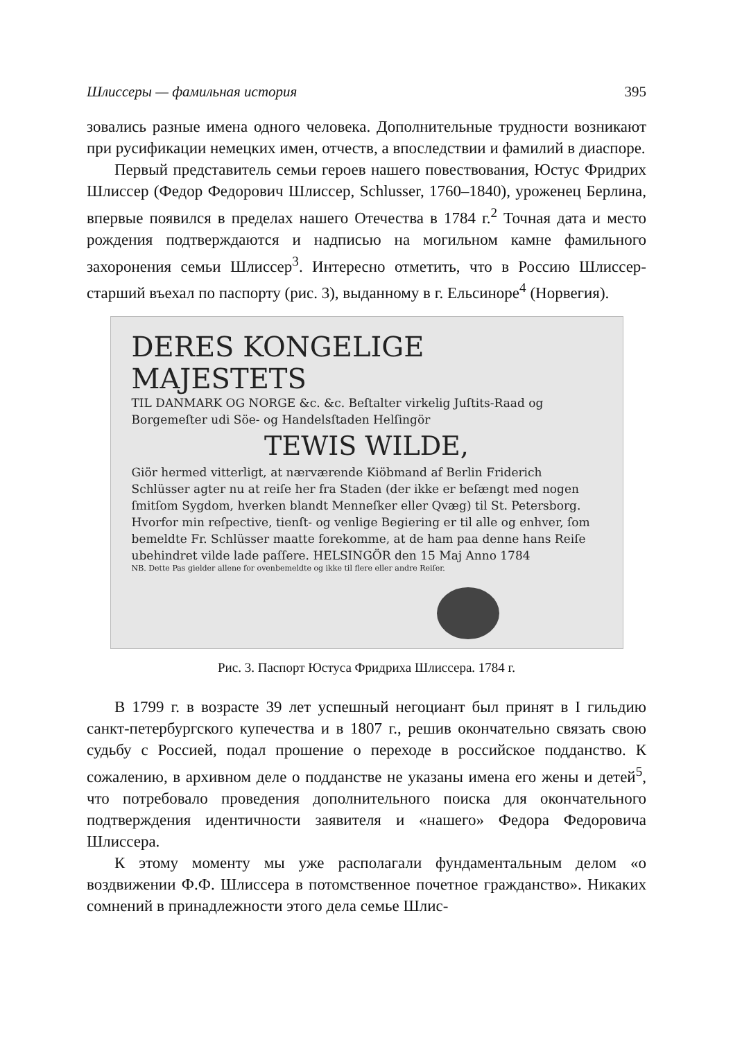Шлиссеры — фамильная история 395
зовались разные имена одного человека. Дополнительные трудности возникают при русификации немецких имен, отчеств, а впоследствии и фамилий в диаспоре.
Первый представитель семьи героев нашего повествования, Юстус Фридрих Шлиссер (Федор Федорович Шлиссер, Schlusser, 1760–1840), уроженец Берлина, впервые появился в пределах нашего Отечества в 1784 г.<sup>2</sup> Точная дата и место рождения подтверждаются и надписью на могильном камне фамильного захоронения семьи Шлиссер<sup>3</sup>. Интересно отметить, что в Россию Шлиссер-старший въехал по паспорту (рис. 3), выданному в г. Ельсиноре<sup>4</sup> (Норвегия).
DERES KONGELIGE MAJESTETS
TIL DANMARK OG NORGE &c. &c. Beſtalter virkelig Juſtits-Raad og Borgemeſter udi Söe- og Handelsſtaden Helſingör
TEWIS WILDE,
Giör hermed vitterligt, at nærværende Kiöbmand af Berlin Friderich Schlüsser agter nu at reiſe her fra Staden (der ikke er beſængt med nogen ſmitſom Sygdom, hverken blandt Menneſker eller Qvæg) til St. Petersborg. Hvorfor min reſpective, tienſt- og venlige Begiering er til alle og enhver, ſom bemeldte Fr. Schlüsser maatte forekomme, at de ham paa denne hans Reiſe ubehindret vilde lade paſſere. HELSINGÖR den 15 Maj Anno 1784
NB. Dette Pas gielder allene for ovenbemeldte og ikke til flere eller andre Reiſer.
Рис. 3. Паспорт Юстуса Фридриха Шлиссера. 1784 г.
В 1799 г. в возрасте 39 лет успешный негоциант был принят в I гильдию санкт-петербургского купечества и в 1807 г., решив окончательно связать свою судьбу с Россией, подал прошение о переходе в российское подданство. К сожалению, в архивном деле о подданстве не указаны имена его жены и детей<sup>5</sup>, что потребовало проведения дополнительного поиска для окончательного подтверждения идентичности заявителя и «нашего» Федора Федоровича Шлиссера.
К этому моменту мы уже располагали фундаментальным делом «о воздвижении Ф.Ф. Шлиссера в потомственное почетное гражданство». Никаких сомнений в принадлежности этого дела семье Шлис-